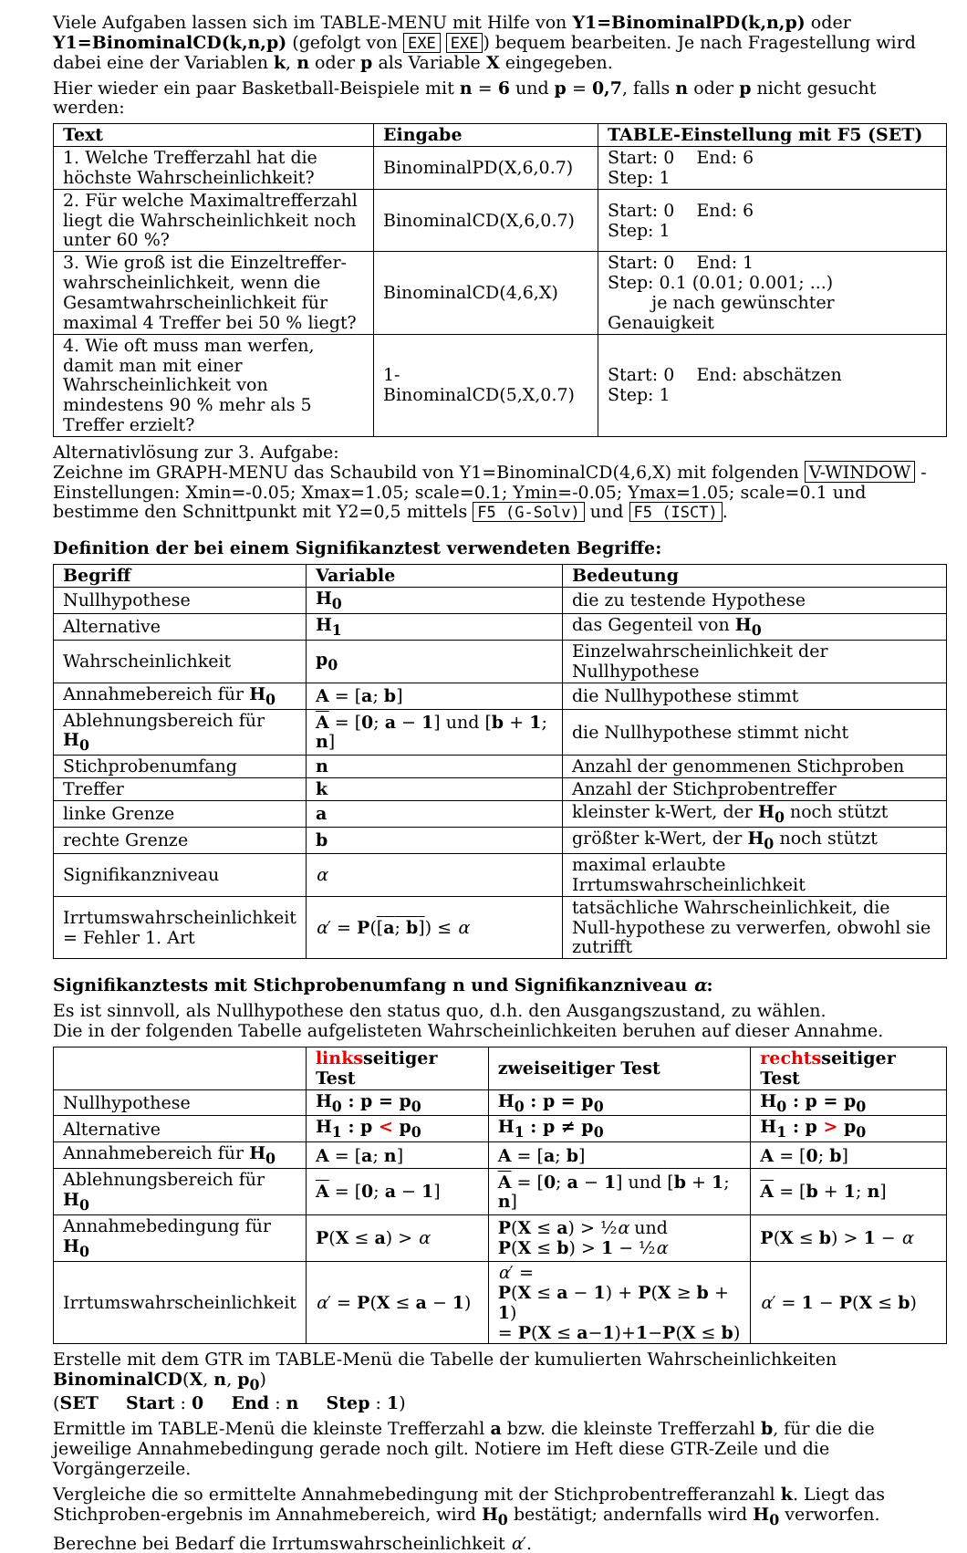Viele Aufgaben lassen sich im TABLE-MENU mit Hilfe von Y1=BinominalPD(k,n,p) oder Y1=BinominalCD(k,n,p) (gefolgt von EXE EXE) bequem bearbeiten. Je nach Fragestellung wird dabei eine der Variablen k, n oder p als Variable X eingegeben.
Hier wieder ein paar Basketball-Beispiele mit n = 6 und p = 0,7, falls n oder p nicht gesucht werden:
| Text | Eingabe | TABLE-Einstellung mit F5 (SET) |
| --- | --- | --- |
| 1. Welche Trefferzahl hat die höchste Wahrscheinlichkeit? | BinominalPD(X,6,0.7) | Start: 0 End: 6 Step: 1 |
| 2. Für welche Maximaltrefferzahl liegt die Wahrscheinlichkeit noch unter 60 %? | BinominalCD(X,6,0.7) | Start: 0 End: 6 Step: 1 |
| 3. Wie groß ist die Einzeltreffer-wahrscheinlichkeit, wenn die Gesamtwahrscheinlichkeit für maximal 4 Treffer bei 50 % liegt? | BinominalCD(4,6,X) | Start: 0 End: 1 Step: 0.1 (0.01; 0.001; ...) je nach gewünschter Genauigkeit |
| 4. Wie oft muss man werfen, damit man mit einer Wahrscheinlichkeit von mindestens 90 % mehr als 5 Treffer erzielt? | 1-BinominalCD(5,X,0.7) | Start: 0 End: abschätzen Step: 1 |
Alternativlösung zur 3. Aufgabe:
Zeichne im GRAPH-MENU das Schaubild von Y1=BinominalCD(4,6,X) mit folgenden V-WINDOW -Einstellungen: Xmin=-0.05; Xmax=1.05; scale=0.1; Ymin=-0.05; Ymax=1.05; scale=0.1 und bestimme den Schnittpunkt mit Y2=0,5 mittels F5 (G-Solv) und F5 (ISCT).
Definition der bei einem Signifikanztest verwendeten Begriffe:
| Begriff | Variable | Bedeutung |
| --- | --- | --- |
| Nullhypothese | H<sub>0</sub> | die zu testende Hypothese |
| Alternative | H<sub>1</sub> | das Gegenteil von H<sub>0</sub> |
| Wahrscheinlichkeit | p<sub>0</sub> | Einzelwahrscheinlichkeit der Nullhypothese |
| Annahmebereich für H<sub>0</sub> | A = [ a ; b ] | die Nullhypothese stimmt |
| Ablehnungsbereich für H<sub>0</sub> | A = [ 0 ; a − 1 ] und [ b + 1 ; n ] | die Nullhypothese stimmt nicht |
| Stichprobenumfang | n | Anzahl der genommenen Stichproben |
| Treffer | k | Anzahl der Stichprobentreffer |
| linke Grenze | a | kleinster k-Wert, der H<sub>0</sub> noch stützt |
| rechte Grenze | b | größter k-Wert, der H<sub>0</sub> noch stützt |
| Signifikanzniveau | α | maximal erlaubte Irrtumswahrscheinlichkeit |
| Irrtumswahrscheinlichkeit = Fehler 1. Art | α ′ = P ( [ a ; b ] ) ≤ α | tatsächliche Wahrscheinlichkeit, die Null-hypothese zu verwerfen, obwohl sie zutrifft |
Signifikanztests mit Stichprobenumfang n und Signifikanzniveau α:
Es ist sinnvoll, als Nullhypothese den status quo, d.h. den Ausgangszustand, zu wählen.
Die in der folgenden Tabelle aufgelisteten Wahrscheinlichkeiten beruhen auf dieser Annahme.
| | links seitiger Test | zweiseitiger Test | rechts seitiger Test |
| --- | --- | --- | --- |
| Nullhypothese | H<sub>0</sub> : p = p<sub>0</sub> | H<sub>0</sub> : p = p<sub>0</sub> | H<sub>0</sub> : p = p<sub>0</sub> |
| Alternative | H<sub>1</sub> : p < p<sub>0</sub> | H<sub>1</sub> : p ≠ p<sub>0</sub> | H<sub>1</sub> : p > p<sub>0</sub> |
| Annahmebereich für H<sub>0</sub> | A = [ a ; n ] | A = [ a ; b ] | A = [ 0 ; b ] |
| Ablehnungsbereich für H<sub>0</sub> | A = [ 0 ; a − 1 ] | A = [ 0 ; a − 1 ] und [ b + 1 ; n ] | A = [ b + 1 ; n ] |
| Annahmebedingung für H<sub>0</sub> | P ( X ≤ a ) > α | P ( X ≤ a ) > ½ α und P ( X ≤ b ) > 1 − ½ α | P ( X ≤ b ) > 1 − α |
| Irrtumswahrscheinlichkeit | α ′ = P ( X ≤ a − 1 ) | α ′ = P ( X ≤ a − 1 ) + P ( X ≥ b + 1 ) = P ( X ≤ a − 1 )+ 1 − P ( X ≤ b ) | α ′ = 1 − P ( X ≤ b ) |
Erstelle mit dem GTR im TABLE-Menü die Tabelle der kumulierten Wahrscheinlichkeiten
BinominalCD(X, n, p<sub>0</sub>)
(SET Start : 0 End : n Step : 1)
Ermittle im TABLE-Menü die kleinste Trefferzahl a bzw. die kleinste Trefferzahl b, für die die jeweilige Annahmebedingung gerade noch gilt. Notiere im Heft diese GTR-Zeile und die Vorgängerzeile.
Vergleiche die so ermittelte Annahmebedingung mit der Stichprobentrefferanzahl k. Liegt das Stichproben-ergebnis im Annahmebereich, wird H<sub>0</sub> bestätigt; andernfalls wird H<sub>0</sub> verworfen.
Berechne bei Bedarf die Irrtumswahrscheinlichkeit α′.